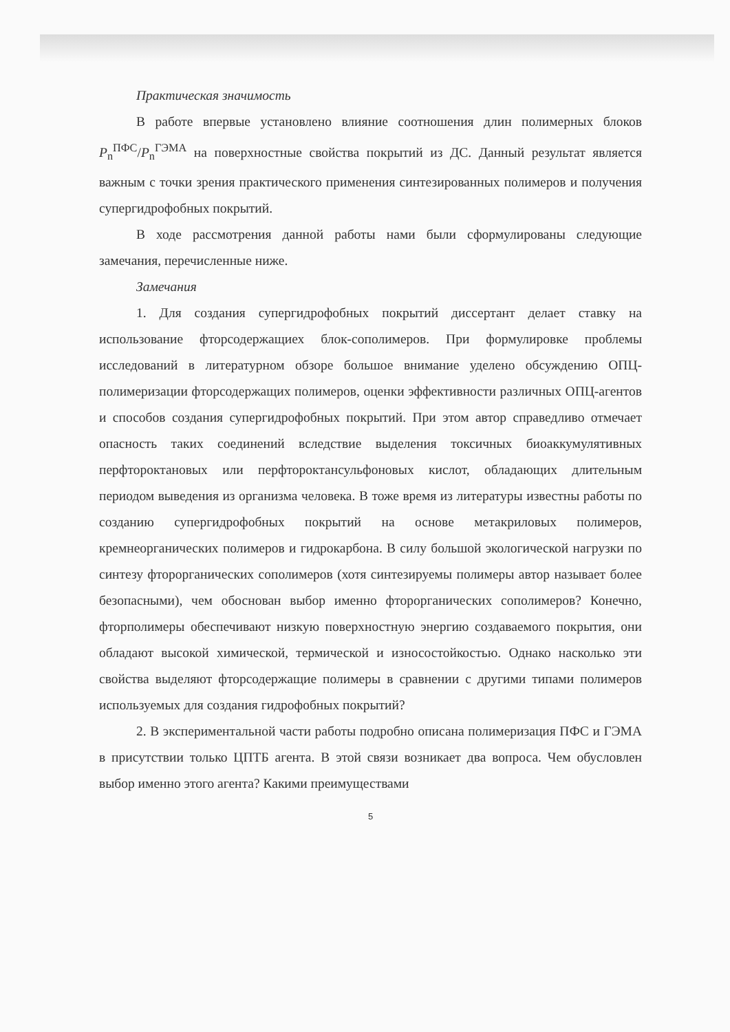Практическая значимость
В работе впервые установлено влияние соотношения длин полимерных блоков P<sub>n</sub><sup>ПФС</sup>/P<sub>n</sub><sup>ГЭМА</sup> на поверхностные свойства покрытий из ДС. Данный результат является важным с точки зрения практического применения синтезированных полимеров и получения супергидрофобных покрытий.
В ходе рассмотрения данной работы нами были сформулированы следующие замечания, перечисленные ниже.
Замечания
1. Для создания супергидрофобных покрытий диссертант делает ставку на использование фторсодержащиех блок-сополимеров. При формулировке проблемы исследований в литературном обзоре большое внимание уделено обсуждению ОПЦ-полимеризации фторсодержащих полимеров, оценки эффективности различных ОПЦ-агентов и способов создания супергидрофобных покрытий. При этом автор справедливо отмечает опасность таких соединений вследствие выделения токсичных биоаккумулятивных перфтороктановых или перфтороктансульфоновых кислот, обладающих длительным периодом выведения из организма человека. В тоже время из литературы известны работы по созданию супергидрофобных покрытий на основе метакриловых полимеров, кремнеорганических полимеров и гидрокарбона. В силу большой экологической нагрузки по синтезу фторорганических сополимеров (хотя синтезируемы полимеры автор называет более безопасными), чем обоснован выбор именно фторорганических сополимеров? Конечно, фторполимеры обеспечивают низкую поверхностную энергию создаваемого покрытия, они обладают высокой химической, термической и износостойкостью. Однако насколько эти свойства выделяют фторсодержащие полимеры в сравнении с другими типами полимеров используемых для создания гидрофобных покрытий?
2. В экспериментальной части работы подробно описана полимеризация ПФС и ГЭМА в присутствии только ЦПТБ агента. В этой связи возникает два вопроса. Чем обусловлен выбор именно этого агента? Какими преимуществами
5